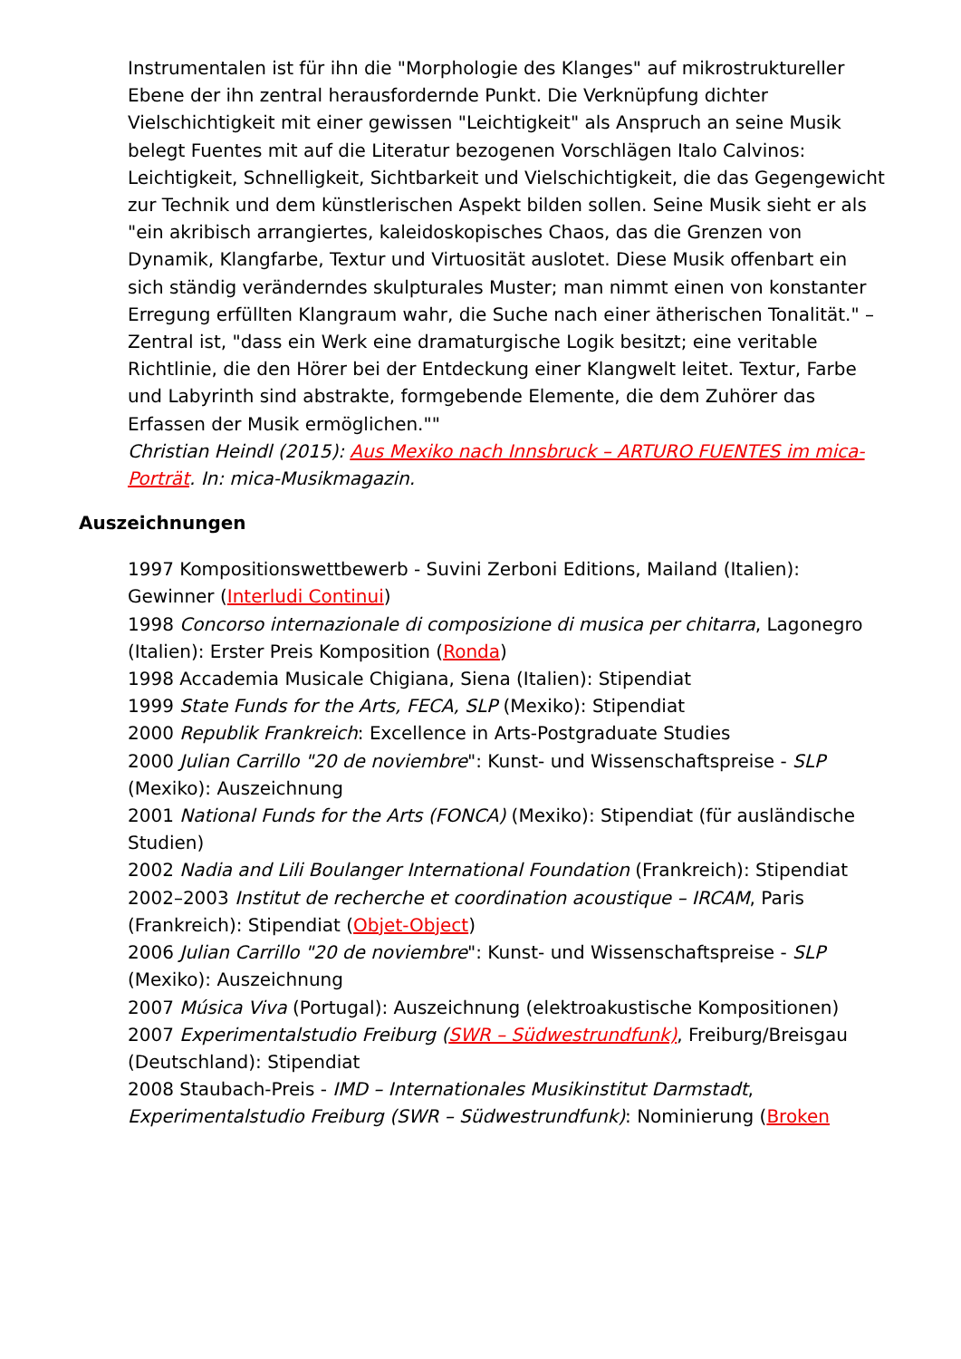Instrumentalen ist für ihn die "Morphologie des Klanges" auf mikrostruktureller Ebene der ihn zentral herausfordernde Punkt. Die Verknüpfung dichter Vielschichtigkeit mit einer gewissen "Leichtigkeit" als Anspruch an seine Musik belegt Fuentes mit auf die Literatur bezogenen Vorschlägen Italo Calvinos: Leichtigkeit, Schnelligkeit, Sichtbarkeit und Vielschichtigkeit, die das Gegengewicht zur Technik und dem künstlerischen Aspekt bilden sollen. Seine Musik sieht er als "ein akribisch arrangiertes, kaleidoskopisches Chaos, das die Grenzen von Dynamik, Klangfarbe, Textur und Virtuosität auslotet. Diese Musik offenbart ein sich ständig veränderndes skulpturales Muster; man nimmt einen von konstanter Erregung erfüllten Klangraum wahr, die Suche nach einer ätherischen Tonalität." – Zentral ist, "dass ein Werk eine dramaturgische Logik besitzt; eine veritable Richtlinie, die den Hörer bei der Entdeckung einer Klangwelt leitet. Textur, Farbe und Labyrinth sind abstrakte, formgebende Elemente, die dem Zuhörer das Erfassen der Musik ermöglichen.""
Christian Heindl (2015): Aus Mexiko nach Innsbruck – ARTURO FUENTES im mica-Porträt. In: mica-Musikmagazin.
Auszeichnungen
1997 Kompositionswettbewerb - Suvini Zerboni Editions, Mailand (Italien): Gewinner (Interludi Continui)
1998 Concorso internazionale di composizione di musica per chitarra, Lagonegro (Italien): Erster Preis Komposition (Ronda)
1998 Accademia Musicale Chigiana, Siena (Italien): Stipendiat
1999 State Funds for the Arts, FECA, SLP (Mexiko): Stipendiat
2000 Republik Frankreich: Excellence in Arts-Postgraduate Studies
2000 Julian Carrillo "20 de noviembre": Kunst- und Wissenschaftspreise - SLP (Mexiko): Auszeichnung
2001 National Funds for the Arts (FONCA) (Mexiko): Stipendiat (für ausländische Studien)
2002 Nadia and Lili Boulanger International Foundation (Frankreich): Stipendiat
2002–2003 Institut de recherche et coordination acoustique – IRCAM, Paris (Frankreich): Stipendiat (Objet-Object)
2006 Julian Carrillo "20 de noviembre": Kunst- und Wissenschaftspreise - SLP (Mexiko): Auszeichnung
2007 Música Viva (Portugal): Auszeichnung (elektroakustische Kompositionen)
2007 Experimentalstudio Freiburg (SWR – Südwestrundfunk), Freiburg/Breisgau (Deutschland): Stipendiat
2008 Staubach-Preis - IMD – Internationales Musikinstitut Darmstadt, Experimentalstudio Freiburg (SWR – Südwestrundfunk): Nominierung (Broken